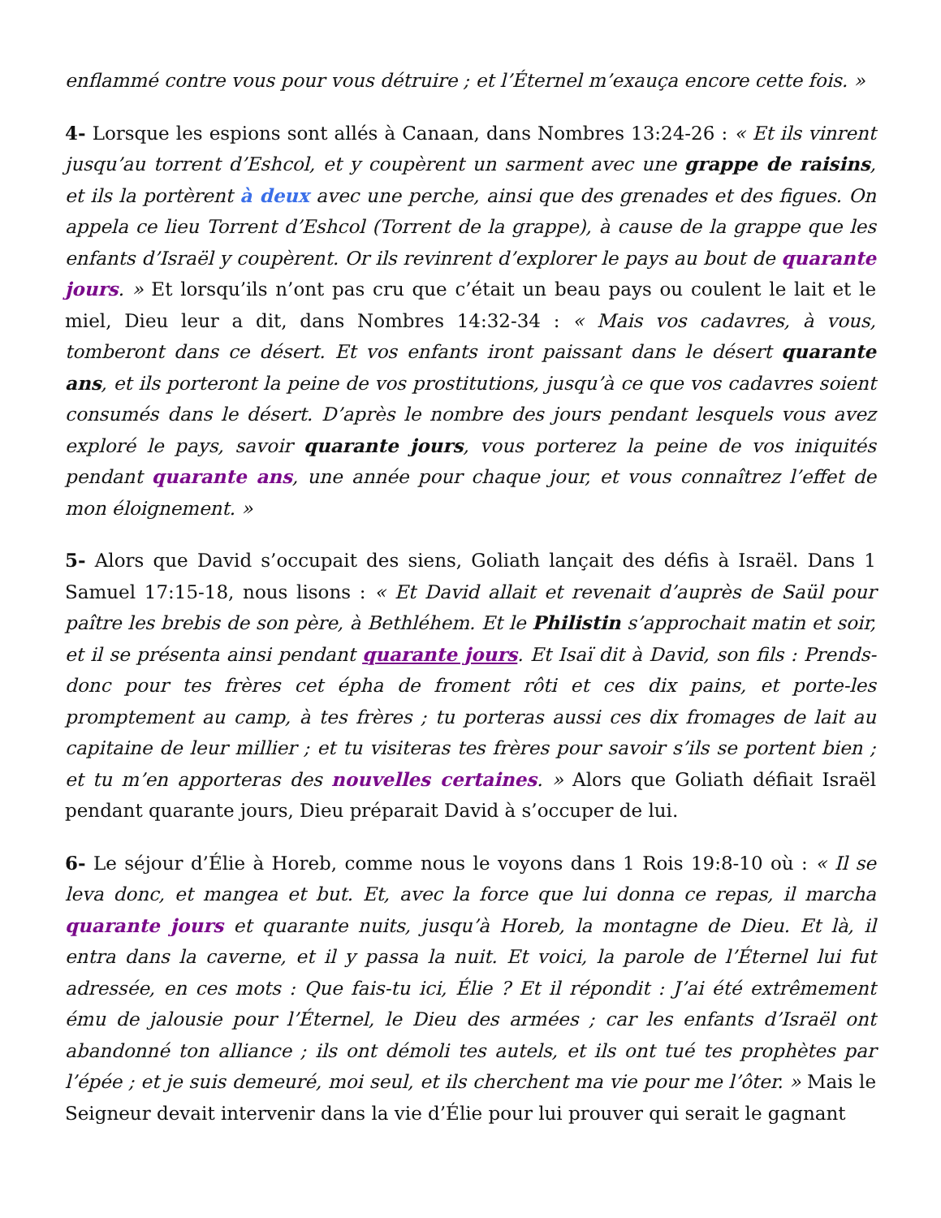enflammé contre vous pour vous détruire ; et l’Éternel m’exauça encore cette fois. »
4- Lorsque les espions sont allés à Canaan, dans Nombres 13:24-26 : « Et ils vinrent jusqu’au torrent d’Eshcol, et y coupèrent un sarment avec une grappe de raisins, et ils la portèrent à deux avec une perche, ainsi que des grenades et des figues. On appela ce lieu Torrent d’Eshcol (Torrent de la grappe), à cause de la grappe que les enfants d’Israël y coupèrent. Or ils revinrent d’explorer le pays au bout de quarante jours. » Et lorsqu’ils n’ont pas cru que c’était un beau pays ou coulent le lait et le miel, Dieu leur a dit, dans Nombres 14:32-34 : « Mais vos cadavres, à vous, tomberont dans ce désert. Et vos enfants iront paissant dans le désert quarante ans, et ils porteront la peine de vos prostitutions, jusqu’à ce que vos cadavres soient consumés dans le désert. D’après le nombre des jours pendant lesquels vous avez exploré le pays, savoir quarante jours, vous porterez la peine de vos iniquités pendant quarante ans, une année pour chaque jour, et vous connaîtrez l’effet de mon éloignement. »
5- Alors que David s’occupait des siens, Goliath lançait des défis à Israël. Dans 1 Samuel 17:15-18, nous lisons : « Et David allait et revenait d’auprès de Saül pour paître les brebis de son père, à Bethléhem. Et le Philistin s’approchait matin et soir, et il se présenta ainsi pendant quarante jours. Et Isaï dit à David, son fils : Prends-donc pour tes frères cet épha de froment rôti et ces dix pains, et porte-les promptement au camp, à tes frères ; tu porteras aussi ces dix fromages de lait au capitaine de leur millier ; et tu visiteras tes frères pour savoir s’ils se portent bien ; et tu m’en apporteras des nouvelles certaines. » Alors que Goliath défiait Israël pendant quarante jours, Dieu préparait David à s’occuper de lui.
6- Le séjour d’Élie à Horeb, comme nous le voyons dans 1 Rois 19:8-10 où : « Il se leva donc, et mangea et but. Et, avec la force que lui donna ce repas, il marcha quarante jours et quarante nuits, jusqu’à Horeb, la montagne de Dieu. Et là, il entra dans la caverne, et il y passa la nuit. Et voici, la parole de l’Éternel lui fut adressée, en ces mots : Que fais-tu ici, Élie ? Et il répondit : J’ai été extrêmement ému de jalousie pour l’Éternel, le Dieu des armées ; car les enfants d’Israël ont abandonné ton alliance ; ils ont démoli tes autels, et ils ont tué tes prophètes par l’épée ; et je suis demeuré, moi seul, et ils cherchent ma vie pour me l’ôter. » Mais le Seigneur devait intervenir dans la vie d’Élie pour lui prouver qui serait le gagnant